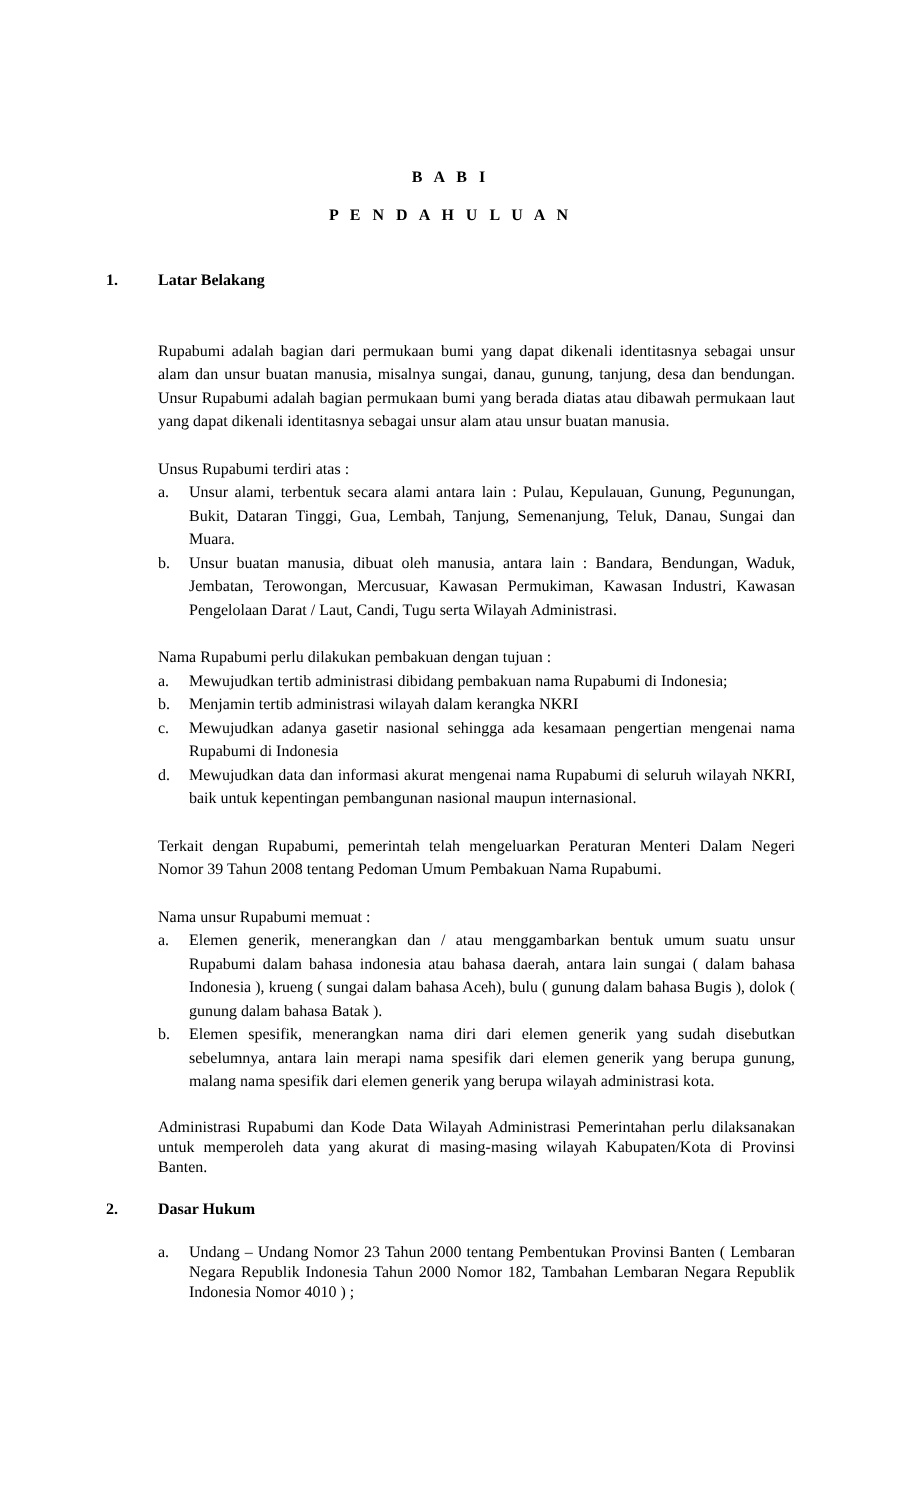B A B I
P E N D A H U L U A N
1. Latar Belakang
Rupabumi adalah bagian dari permukaan bumi yang dapat dikenali identitasnya sebagai unsur alam dan unsur buatan manusia, misalnya sungai, danau, gunung, tanjung, desa dan bendungan. Unsur Rupabumi adalah bagian permukaan bumi yang berada diatas atau dibawah permukaan laut yang dapat dikenali identitasnya sebagai unsur alam atau unsur buatan manusia.
Unsus Rupabumi terdiri atas :
a. Unsur alami, terbentuk secara alami antara lain : Pulau, Kepulauan, Gunung, Pegunungan, Bukit, Dataran Tinggi, Gua, Lembah, Tanjung, Semenanjung, Teluk, Danau, Sungai dan Muara.
b. Unsur buatan manusia, dibuat oleh manusia, antara lain : Bandara, Bendungan, Waduk, Jembatan, Terowongan, Mercusuar, Kawasan Permukiman, Kawasan Industri, Kawasan Pengelolaan Darat / Laut, Candi, Tugu serta Wilayah Administrasi.
Nama Rupabumi perlu dilakukan pembakuan dengan tujuan :
a. Mewujudkan tertib administrasi dibidang pembakuan nama Rupabumi di Indonesia;
b. Menjamin tertib administrasi wilayah dalam kerangka NKRI
c. Mewujudkan adanya gasetir nasional sehingga ada kesamaan pengertian mengenai nama Rupabumi di Indonesia
d. Mewujudkan data dan informasi akurat mengenai nama Rupabumi di seluruh wilayah NKRI, baik untuk kepentingan pembangunan nasional maupun internasional.
Terkait dengan Rupabumi, pemerintah telah mengeluarkan Peraturan Menteri Dalam Negeri Nomor 39 Tahun 2008 tentang Pedoman Umum Pembakuan Nama Rupabumi.
Nama unsur Rupabumi memuat :
a. Elemen generik, menerangkan dan / atau menggambarkan bentuk umum suatu unsur Rupabumi dalam bahasa indonesia atau bahasa daerah, antara lain sungai ( dalam bahasa Indonesia ), krueng ( sungai dalam bahasa Aceh), bulu ( gunung dalam bahasa Bugis ), dolok ( gunung dalam bahasa Batak ).
b. Elemen spesifik, menerangkan nama diri dari elemen generik yang sudah disebutkan sebelumnya, antara lain merapi nama spesifik dari elemen generik yang berupa gunung, malang nama spesifik dari elemen generik yang berupa wilayah administrasi kota.
Administrasi Rupabumi dan Kode Data Wilayah Administrasi Pemerintahan perlu dilaksanakan untuk memperoleh data yang akurat di masing-masing wilayah Kabupaten/Kota di Provinsi Banten.
2. Dasar Hukum
a. Undang – Undang Nomor 23 Tahun 2000 tentang Pembentukan Provinsi Banten ( Lembaran Negara Republik Indonesia Tahun 2000 Nomor 182, Tambahan Lembaran Negara Republik Indonesia Nomor 4010 ) ;